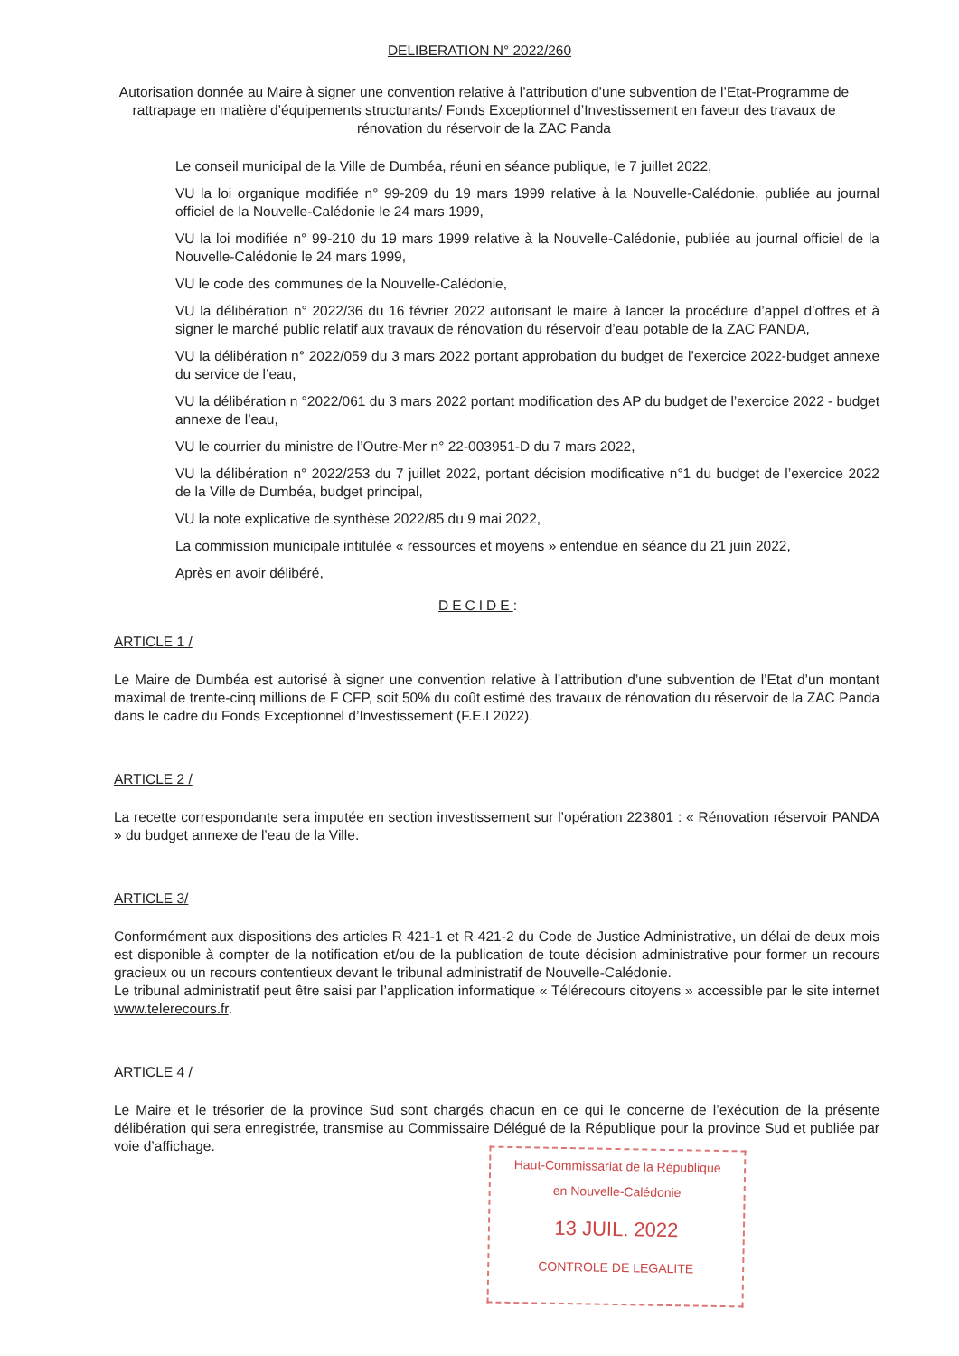DELIBERATION N° 2022/260
Autorisation donnée au Maire à signer une convention relative à l’attribution d’une subvention de l’Etat-Programme de rattrapage en matière d’équipements structurants/ Fonds Exceptionnel d’Investissement en faveur des travaux de rénovation du réservoir de la ZAC Panda
Le conseil municipal de la Ville de Dumbéa, réuni en séance publique, le 7 juillet 2022,
VU la loi organique modifiée n° 99-209 du 19 mars 1999 relative à la Nouvelle-Calédonie, publiée au journal officiel de la Nouvelle-Calédonie le 24 mars 1999,
VU la loi modifiée n° 99-210 du 19 mars 1999 relative à la Nouvelle-Calédonie, publiée au journal officiel de la Nouvelle-Calédonie le 24 mars 1999,
VU le code des communes de la Nouvelle-Calédonie,
VU la délibération n° 2022/36 du 16 février 2022 autorisant le maire à lancer la procédure d’appel d’offres et à signer le marché public relatif aux travaux de rénovation du réservoir d’eau potable de la ZAC PANDA,
VU la délibération n° 2022/059 du 3 mars 2022 portant approbation du budget de l’exercice 2022-budget annexe du service de l’eau,
VU la délibération n °2022/061 du 3 mars 2022 portant modification des AP du budget de l’exercice 2022 - budget annexe de l’eau,
VU le courrier du ministre de l’Outre-Mer n° 22-003951-D du 7 mars 2022,
VU la délibération n° 2022/253 du 7 juillet 2022, portant décision modificative n°1 du budget de l’exercice 2022 de la Ville de Dumbéa, budget principal,
VU la note explicative de synthèse 2022/85 du 9 mai 2022,
La commission municipale intitulée « ressources et moyens » entendue en séance du 21 juin 2022,
Après en avoir délibéré,
DECIDE:
ARTICLE 1 /
Le Maire de Dumbéa est autorisé à signer une convention relative à l’attribution d’une subvention de l’Etat d’un montant maximal de trente-cinq millions de F CFP, soit 50% du coût estimé des travaux de rénovation du réservoir de la ZAC Panda dans le cadre du Fonds Exceptionnel d’Investissement (F.E.I 2022).
ARTICLE 2 /
La recette correspondante sera imputée en section investissement sur l’opération 223801 : « Rénovation réservoir PANDA » du budget annexe de l’eau de la Ville.
ARTICLE 3/
Conformément aux dispositions des articles R 421-1 et R 421-2 du Code de Justice Administrative, un délai de deux mois est disponible à compter de la notification et/ou de la publication de toute décision administrative pour former un recours gracieux ou un recours contentieux devant le tribunal administratif de Nouvelle-Calédonie.
Le tribunal administratif peut être saisi par l’application informatique « Télérecours citoyens » accessible par le site internet www.telerecours.fr.
ARTICLE 4 /
Le Maire et le trésorier de la province Sud sont chargés chacun en ce qui le concerne de l’exécution de la présente délibération qui sera enregistrée, transmise au Commissaire Délégué de la République pour la province Sud et publiée par voie d’affichage.
Haut-Commissariat de la République
en Nouvelle-Calédonie
13 JUIL. 2022
CONTROLE DE LEGALITE